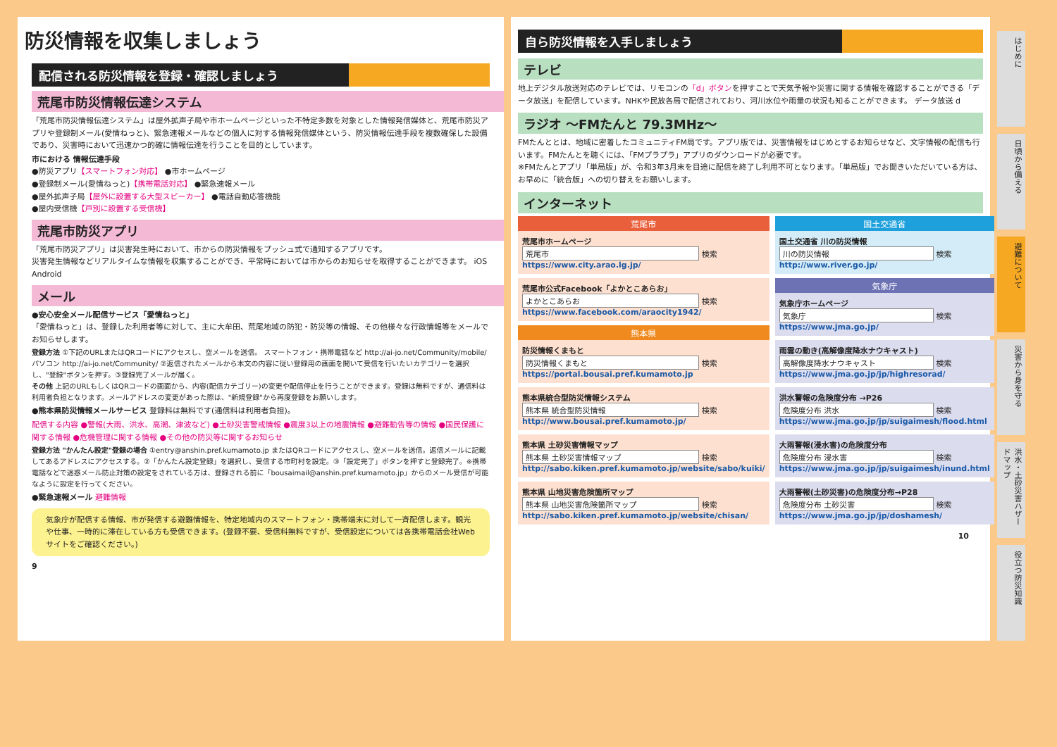防災情報を収集しましょう
配信される防災情報を登録・確認しましょう
荒尾市防災情報伝達システム
「荒尾市防災情報伝達システム」は屋外拡声子局や市ホームページといった不特定多数を対象とした情報発信媒体と、荒尾市防災アプリや登録制メール(愛情ねっと)、緊急速報メールなどの個人に対する情報発信媒体という、防災情報伝達手段を複数確保した設備であり、災害時において迅速かつ的確に情報伝達を行うことを目的としています。
市における 情報伝達手段
●防災アプリ【スマートフォン対応】 ●市ホームページ
●登録制メール(愛情ねっと)【携帯電話対応】 ●緊急速報メール
●屋外拡声子局【屋外に設置する大型スピーカー】 ●電話自動応答機能
●屋内受信機【戸別に設置する受信機】
荒尾市防災アプリ
「荒尾市防災アプリ」は災害発生時において、市からの防災情報をプッシュ式で通知するアプリです。
災害発生情報などリアルタイムな情報を収集することができ、平常時においては市からのお知らせを取得することができます。 iOS Android
メール
●安心安全メール配信サービス「愛情ねっと」
「愛情ねっと」は、登録した利用者等に対して、主に大牟田、荒尾地域の防犯・防災等の情報、その他様々な行政情報等をメールでお知らせします。
登録方法 ①下記のURLまたはQRコードにアクセスし、空メールを送信。 スマートフォン・携帯電話など http://ai-jo.net/Community/mobile/ パソコン http://ai-jo.net/Community/ ②返信されたメールから本文の内容に従い登録用の画面を開いて受信を行いたいカテゴリーを選択し、"登録"ボタンを押す。③登録完了メールが届く。
その他 上記のURLもしくはQRコードの画面から、内容(配信カテゴリー)の変更や配信停止を行うことができます。登録は無料ですが、通信料は利用者負担となります。メールアドレスの変更があった際は、"新規登録"から再度登録をお願いします。
●熊本県防災情報メールサービス 登録料は無料です(通信料は利用者負担)。
配信する内容 ●警報(大雨、洪水、高潮、津波など) ●土砂災害警戒情報 ●震度3以上の地震情報 ●避難勧告等の情報 ●国民保護に関する情報 ●危機管理に関する情報 ●その他の防災等に関するお知らせ
登録方法 "かんたん設定"登録の場合 ①entry@anshin.pref.kumamoto.jp またはQRコードにアクセスし、空メールを送信。返信メールに記載してあるアドレスにアクセスする。②「かんたん設定登録」を選択し、受信する市町村を設定。③「設定完了」ボタンを押すと登録完了。※携帯電話などで迷惑メール防止対策の設定をされている方は、登録される前に「bousaimail@anshin.pref.kumamoto.jp」からのメール受信が可能なように設定を行ってください。
●緊急速報メール 避難情報
気象庁が配信する情報、市が発信する避難情報を、特定地域内のスマートフォン・携帯端末に対して一斉配信します。観光や仕事、一時的に滞在している方も受信できます。(登録不要、受信料無料ですが、受信設定については各携帯電話会社Webサイトをご確認ください。)
9
自ら防災情報を入手しましょう
テレビ
地上デジタル放送対応のテレビでは、リモコンの「d」ボタンを押すことで天気予報や災害に関する情報を確認することができる「データ放送」を配信しています。NHKや民放各局で配信されており、河川水位や雨量の状況も知ることができます。 データ放送 d
ラジオ ～FMたんと 79.3MHz～
FMたんととは、地域に密着したコミュニティFM局です。アプリ版では、災害情報をはじめとするお知らせなど、文字情報の配信も行います。FMたんとを聴くには、「FMプラプラ」アプリのダウンロードが必要です。
※FMたんとアプリ「単局版」が、令和3年3月末を目途に配信を終了し利用不可となります。「単局版」でお聞きいただいている方は、お早めに「統合版」への切り替えをお願いします。
インターネット
荒尾市
荒尾市ホームページ
荒尾市 検索
https://www.city.arao.lg.jp/
荒尾市公式Facebook「よかとこあらお」
よかとこあらお 検索
https://www.facebook.com/araocity1942/
熊本県
防災情報くまもと
防災情報くまもと 検索
https://portal.bousai.pref.kumamoto.jp
熊本県統合型防災情報システム
熊本県 統合型防災情報 検索
http://www.bousai.pref.kumamoto.jp/
熊本県 土砂災害情報マップ
熊本県 土砂災害情報マップ 検索
http://sabo.kiken.pref.kumamoto.jp/website/sabo/kuiki/
熊本県 山地災害危険箇所マップ
熊本県 山地災害危険箇所マップ 検索
http://sabo.kiken.pref.kumamoto.jp/website/chisan/
国土交通省
国土交通省 川の防災情報
川の防災情報 検索
http://www.river.go.jp/
気象庁
気象庁ホームページ
気象庁 検索
https://www.jma.go.jp/
雨雲の動き(高解像度降水ナウキャスト)
高解像度降水ナウキャスト 検索
https://www.jma.go.jp/jp/highresorad/
洪水警報の危険度分布 →P26
危険度分布 洪水 検索
https://www.jma.go.jp/jp/suigaimesh/flood.html
大雨警報(浸水害)の危険度分布
危険度分布 浸水害 検索
https://www.jma.go.jp/jp/suigaimesh/inund.html
大雨警報(土砂災害)の危険度分布→P28
危険度分布 土砂災害 検索
https://www.jma.go.jp/jp/doshamesh/
10
はじめに
日頃から備える
避難について
災害から身を守る
洪水・土砂災害ハザードマップ
役立つ防災知識